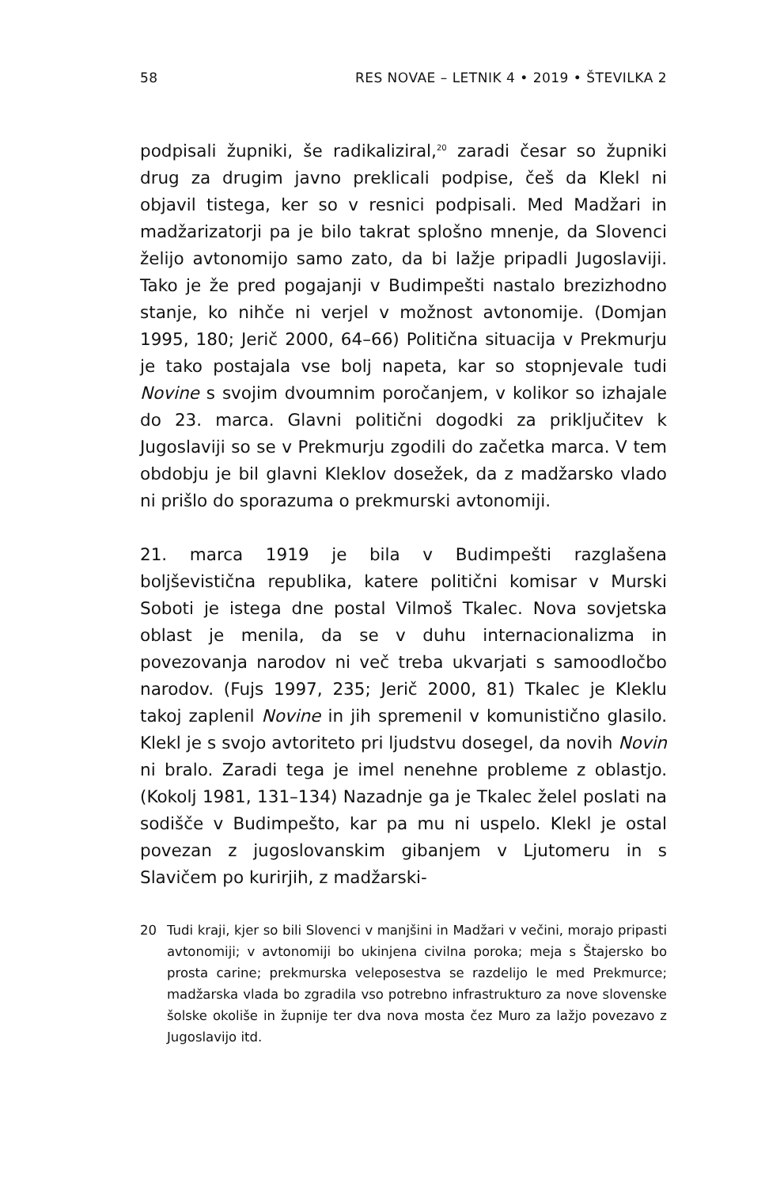58 RES NOVAE – LETNIK 4 • 2019 • ŠTEVILKA 2
podpisali župniki, še radikaliziral,<sup>20</sup> zaradi česar so župniki drug za drugim javno preklicali podpise, češ da Klekl ni objavil tistega, ker so v resnici podpisali. Med Madžari in madžarizatorji pa je bilo takrat splošno mnenje, da Slovenci želijo avtonomijo samo zato, da bi lažje pripadli Jugoslaviji. Tako je že pred pogajanji v Budimpešti nastalo brezizhodno stanje, ko nihče ni verjel v možnost avtonomije. (Domjan 1995, 180; Jerič 2000, 64–66) Politična situacija v Prekmurju je tako postajala vse bolj napeta, kar so stopnjevale tudi Novine s svojim dvoumnim poročanjem, v kolikor so izhajale do 23. marca. Glavni politični dogodki za priključitev k Jugoslaviji so se v Prekmurju zgodili do začetka marca. V tem obdobju je bil glavni Kleklov dosežek, da z madžarsko vlado ni prišlo do sporazuma o prekmurski avtonomiji.
21. marca 1919 je bila v Budimpešti razglašena boljševistična republika, katere politični komisar v Murski Soboti je istega dne postal Vilmoš Tkalec. Nova sovjetska oblast je menila, da se v duhu internacionalizma in povezovanja narodov ni več treba ukvarjati s samoodločbo narodov. (Fujs 1997, 235; Jerič 2000, 81) Tkalec je Kleklu takoj zaplenil Novine in jih spremenil v komunistično glasilo. Klekl je s svojo avtoriteto pri ljudstvu dosegel, da novih Novin ni bralo. Zaradi tega je imel nenehne probleme z oblastjo. (Kokolj 1981, 131–134) Nazadnje ga je Tkalec želel poslati na sodišče v Budimpešto, kar pa mu ni uspelo. Klekl je ostal povezan z jugoslovanskim gibanjem v Ljutomeru in s Slavičem po kurirjih, z madžarski-
20 Tudi kraji, kjer so bili Slovenci v manjšini in Madžari v večini, morajo pripasti avtonomiji; v avtonomiji bo ukinjena civilna poroka; meja s Štajersko bo prosta carine; prekmurska veleposestva se razdelijo le med Prekmurce; madžarska vlada bo zgradila vso potrebno infrastrukturo za nove slovenske šolske okoliše in župnije ter dva nova mosta čez Muro za lažjo povezavo z Jugoslavijo itd.